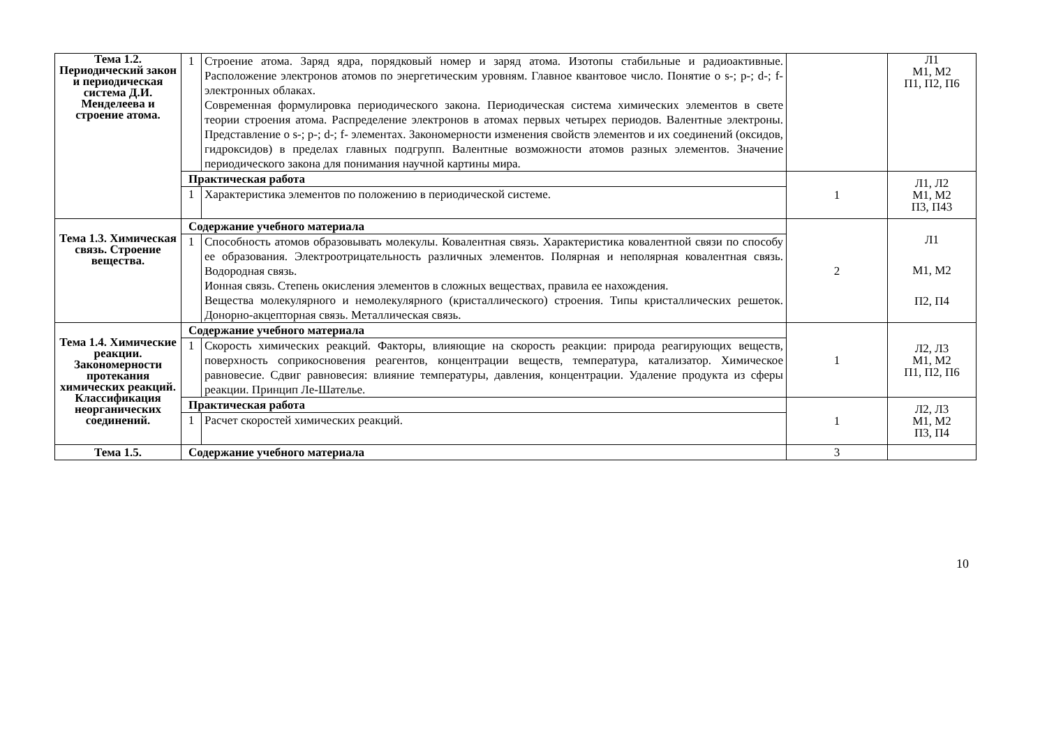| Тема 1.2. Периодический закон и периодическая система Д.И. Менделеева и строение атома. | 1 | Строение атома. Заряд ядра, порядковый номер и заряд атома. Изотопы стабильные и радиоактивные. Расположение электронов атомов по энергетическим уровням. Главное квантовое число. Понятие о s-; p-; d-; f- электронных облаках. Современная формулировка периодического закона. Периодическая система химических элементов в свете теории строения атома. Распределение электронов в атомах первых четырех периодов. Валентные электроны. Представление о s-; p-; d-; f- элементах. Закономерности изменения свойств элементов и их соединений (оксидов, гидроксидов) в пределах главных подгрупп. Валентные возможности атомов разных элементов. Значение периодического закона для понимания научной картины мира. | | Л1 М1, М2 П1, П2, П6 |
| | Практическая работа | | 1 | Л1, Л2 М1, М2 П3, П43 |
| | 1 | Характеристика элементов по положению в периодической системе. | | |
| Тема 1.3. Химическая связь. Строение вещества. | Содержание учебного материала | | 2 | Л1 М1, М2 П2, П4 |
| | 1 | Способность атомов образовывать молекулы. Ковалентная связь. Характеристика ковалентной связи по способу ее образования. Электроотрицательность различных элементов. Полярная и неполярная ковалентная связь. Водородная связь. Ионная связь. Степень окисления элементов в сложных веществах, правила ее нахождения. Вещества молекулярного и немолекулярного (кристаллического) строения. Типы кристаллических решеток. Донорно-акцепторная связь. Металлическая связь. | | |
| Тема 1.4. Химические реакции. Закономерности протекания химических реакций. Классификация неорганических соединений. | Содержание учебного материала | | 1 | Л2, Л3 М1, М2 П1, П2, П6 |
| | 1 | Скорость химических реакций. Факторы, влияющие на скорость реакции: природа реагирующих веществ, поверхность соприкосновения реагентов, концентрации веществ, температура, катализатор. Химическое равновесие. Сдвиг равновесия: влияние температуры, давления, концентрации. Удаление продукта из сферы реакции. Принцип Ле-Шателье. | | |
| | Практическая работа | | 1 | Л2, Л3 М1, М2 П3, П4 |
| | 1 | Расчет скоростей химических реакций. | | |
| Тема 1.5. | Содержание учебного материала | | 3 | |
10